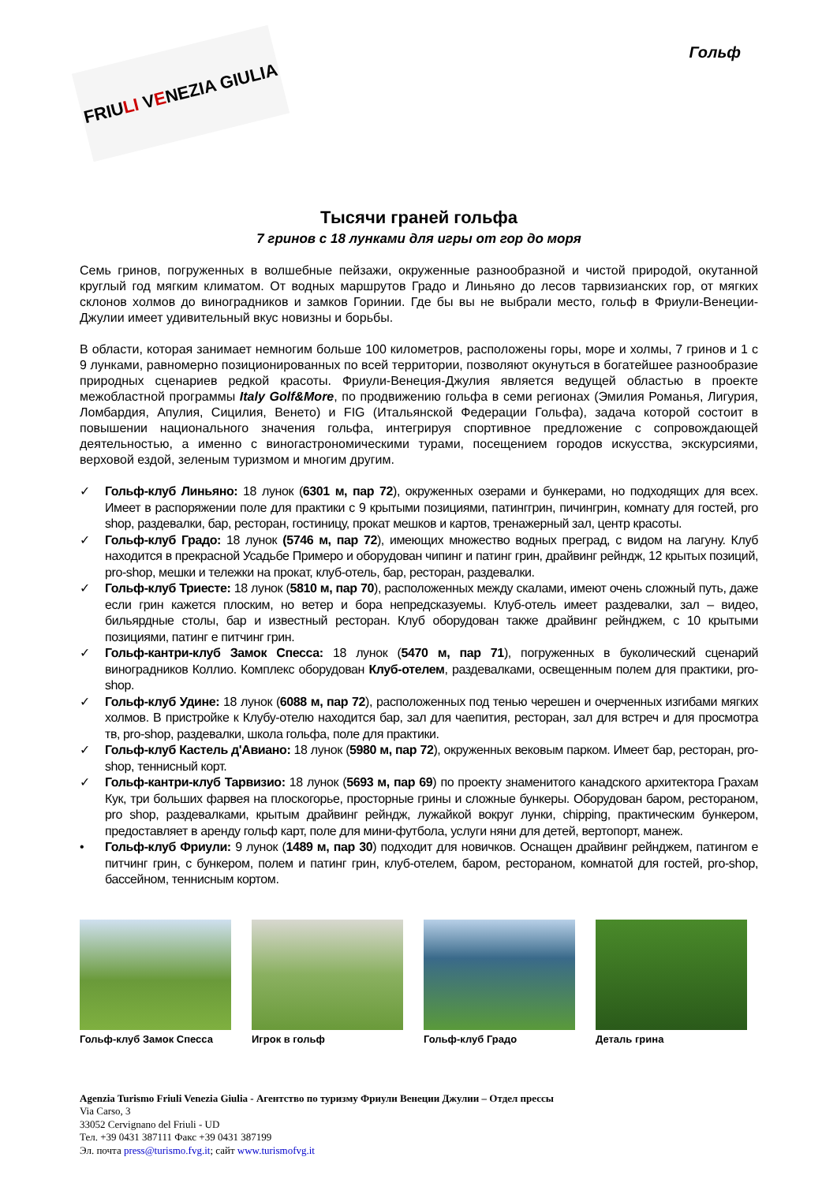FRIU LI V E NEZIA GIULIA
Гольф
Тысячи граней гольфа
7 гринов с 18 лунками для игры от гор до моря
Семь гринов, погруженных в волшебные пейзажи, окруженные разнообразной и чистой природой, окутанной круглый год мягким климатом. От водных маршрутов Градо и Линьяно до лесов тарвизианских гор, от мягких склонов холмов до виноградников и замков Горинии. Где бы вы не выбрали место, гольф в Фриули-Венеции-Джулии имеет удивительный вкус новизны и борьбы.
В области, которая занимает немногим больше 100 километров, расположены горы, море и холмы, 7 гринов и 1 с 9 лунками, равномерно позиционированных по всей территории, позволяют окунуться в богатейшее разнообразие природных сценариев редкой красоты. Фриули-Венеция-Джулия является ведущей областью в проекте межобластной программы Italy Golf&More, по продвижению гольфа в семи регионах (Эмилия Романья, Лигурия, Ломбардия, Апулия, Сицилия, Венето) и FIG (Итальянской Федерации Гольфа), задача которой состоит в повышении национального значения гольфа, интегрируя спортивное предложение с сопровождающей деятельностью, а именно с виногастрономическими турами, посещением городов искусства, экскурсиями, верховой ездой, зеленым туризмом и многим другим.
✓ Гольф-клуб Линьяно: 18 лунок (6301 м, пар 72), окруженных озерами и бункерами, но подходящих для всех. Имеет в распоряжении поле для практики с 9 крытыми позициями, патинггрин, пичингрин, комнату для гостей, pro shop, раздевалки, бар, ресторан, гостиницу, прокат мешков и картов, тренажерный зал, центр красоты.
✓ Гольф-клуб Градо: 18 лунок (5746 м, пар 72), имеющих множество водных преград, с видом на лагуну. Клуб находится в прекрасной Усадьбе Примеро и оборудован чипинг и патинг грин, драйвинг рейндж, 12 крытых позиций, pro-shop, мешки и тележки на прокат, клуб-отель, бар, ресторан, раздевалки.
✓ Гольф-клуб Триесте: 18 лунок (5810 м, пар 70), расположенных между скалами, имеют очень сложный путь, даже если грин кажется плоским, но ветер и бора непредсказуемы. Клуб-отель имеет раздевалки, зал – видео, бильярдные столы, бар и известный ресторан. Клуб оборудован также драйвинг рейнджем, с 10 крытыми позициями, патинг е питчинг грин.
✓ Гольф-кантри-клуб Замок Спесса: 18 лунок (5470 м, пар 71), погруженных в буколический сценарий виноградников Коллио. Комплекс оборудован Клуб-отелем, раздевалками, освещенным полем для практики, pro-shop.
✓ Гольф-клуб Удине: 18 лунок (6088 м, пар 72), расположенных под тенью черешен и очерченных изгибами мягких холмов. В пристройке к Клубу-отелю находится бар, зал для чаепития, ресторан, зал для встреч и для просмотра тв, pro-shop, раздевалки, школа гольфа, поле для практики.
✓ Гольф-клуб Кастель д'Авиано: 18 лунок (5980 м, пар 72), окруженных вековым парком. Имеет бар, ресторан, pro-shop, теннисный корт.
✓ Гольф-кантри-клуб Тарвизио: 18 лунок (5693 м, пар 69) по проекту знаменитого канадского архитектора Грахам Кук, три больших фарвея на плоскогорье, просторные грины и сложные бункеры. Оборудован баром, рестораном, pro shop, раздевалками, крытым драйвинг рейндж, лужайкой вокруг лунки, chipping, практическим бункером, предоставляет в аренду гольф карт, поле для мини-футбола, услуги няни для детей, вертопорт, манеж.
• Гольф-клуб Фриули: 9 лунок (1489 м, пар 30) подходит для новичков. Оснащен драйвинг рейнджем, патингом е питчинг грин, с бункером, полем и патинг грин, клуб-отелем, баром, рестораном, комнатой для гостей, pro-shop, бассейном, теннисным кортом.
Гольф-клуб Замок Спесса Игрок в гольф Гольф-клуб Градо Деталь грина
Agenzia Turismo Friuli Venezia Giulia - Агентство по туризму Фриули Венеции Джулии – Отдел прессы
Via Carso, 3
33052 Cervignano del Friuli - UD
Тел. +39 0431 387111 Факс +39 0431 387199
Эл. почта press@turismo.fvg.it; сайт www.turismofvg.it